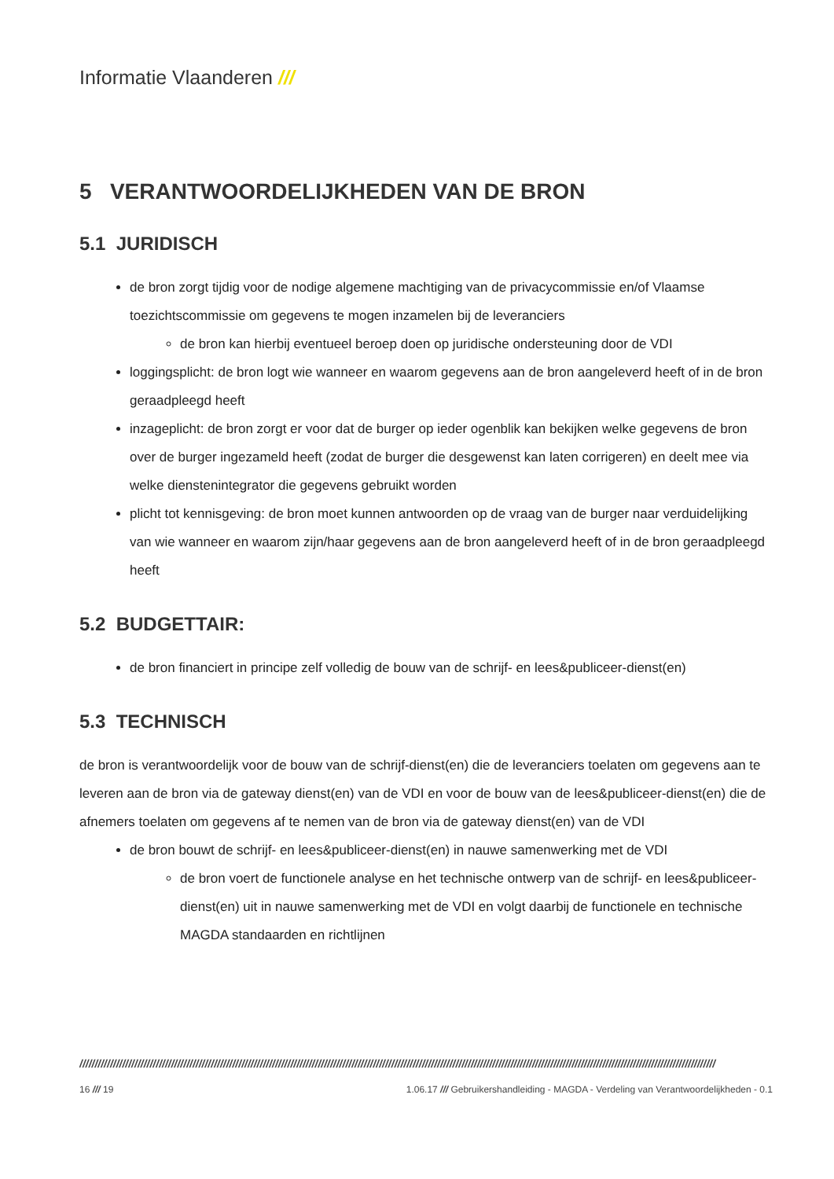Informatie Vlaanderen ///
5 VERANTWOORDELIJKHEDEN VAN DE BRON
5.1 JURIDISCH
de bron zorgt tijdig voor de nodige algemene machtiging van de privacycommissie en/of Vlaamse toezichtscommissie om gegevens te mogen inzamelen bij de leveranciers
de bron kan hierbij eventueel beroep doen op juridische ondersteuning door de VDI
loggingsplicht: de bron logt wie wanneer en waarom gegevens aan de bron aangeleverd heeft of in de bron geraadpleegd heeft
inzageplicht: de bron zorgt er voor dat de burger op ieder ogenblik kan bekijken welke gegevens de bron over de burger ingezameld heeft (zodat de burger die desgewenst kan laten corrigeren) en deelt mee via welke dienstenintegrator die gegevens gebruikt worden
plicht tot kennisgeving: de bron moet kunnen antwoorden op de vraag van de burger naar verduidelijking van wie wanneer en waarom zijn/haar gegevens aan de bron aangeleverd heeft of in de bron geraadpleegd heeft
5.2 BUDGETTAIR:
de bron financiert in principe zelf volledig de bouw van de schrijf- en lees&publiceer-dienst(en)
5.3 TECHNISCH
de bron is verantwoordelijk voor de bouw van de schrijf-dienst(en) die de leveranciers toelaten om gegevens aan te leveren aan de bron via de gateway dienst(en) van de VDI en voor de bouw van de lees&publiceer-dienst(en) die de afnemers toelaten om gegevens af te nemen van de bron via de gateway dienst(en) van de VDI
de bron bouwt de schrijf- en lees&publiceer-dienst(en) in nauwe samenwerking met de VDI
de bron voert de functionele analyse en het technische ontwerp van de schrijf- en lees&publiceer-dienst(en) uit in nauwe samenwerking met de VDI en volgt daarbij de functionele en technische MAGDA standaarden en richtlijnen
////////////////////////////////////////////////////////////////////////////////////////////////////////////////////////////////////////////////////////////////////////////////////////////////////////////////
16 /// 19 1.06.17 /// Gebruikershandleiding - MAGDA - Verdeling van Verantwoordelijkheden - 0.1